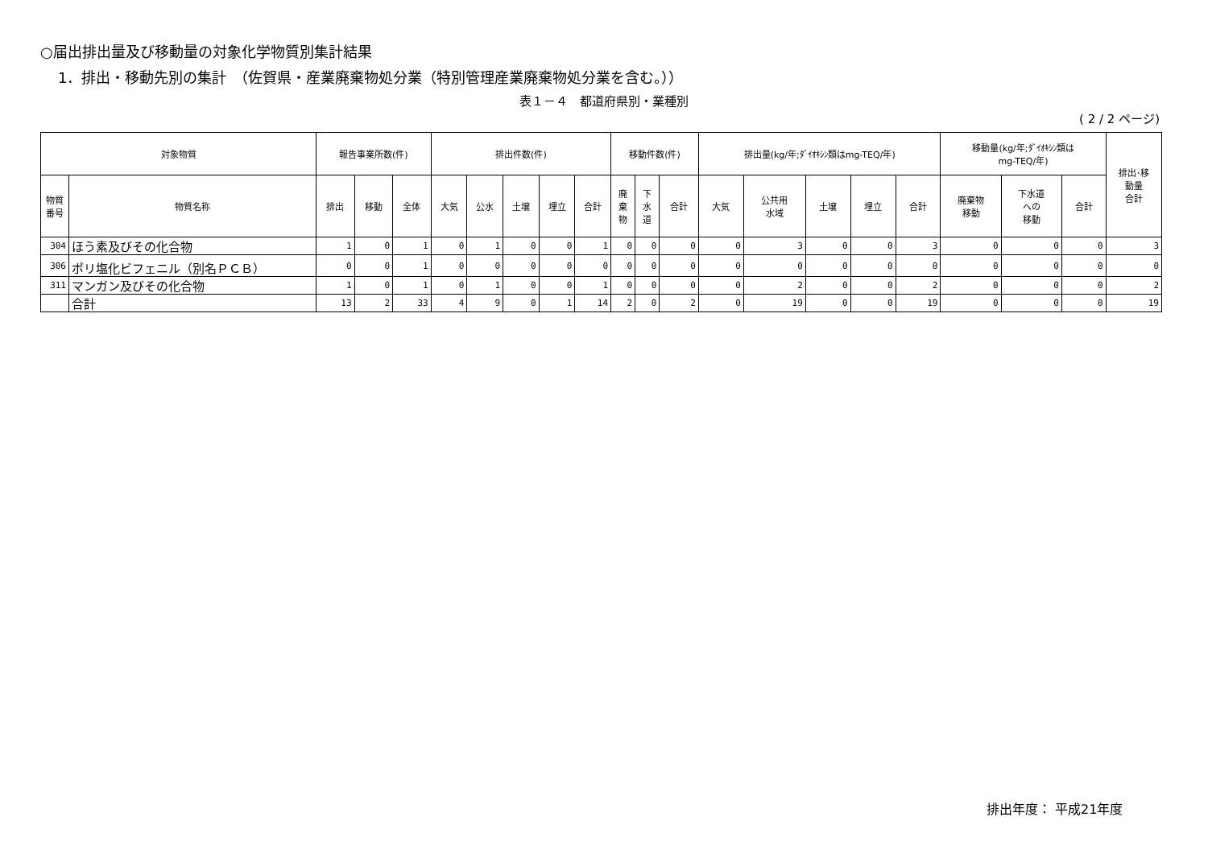○届出排出量及び移動量の対象化学物質別集計結果
1．排出・移動先別の集計　（佐賀県・産業廃棄物処分業（特別管理産業廃棄物処分業を含む。））
表１－４　都道府県別・業種別
( 2 / 2 ページ)
| 対象物質 | | 報告事業所数(件) | | | 排出件数(件) | | | | | 移動件数(件) | | | 排出量(kg/年;ﾀﾞｲｵｷｼﾝ類はmg-TEQ/年) | | | | | 移動量(kg/年;ﾀﾞｲｵｷｼﾝ類は mg-TEQ/年) | | | 排出･移 動量 合計 |
| --- | --- | --- | --- | --- | --- | --- | --- | --- | --- | --- | --- | --- | --- | --- | --- | --- | --- | --- | --- | --- | --- |
| 物質 番号 | 物質名称 | 排出 | 移動 | 全体 | 大気 | 公水 | 土壌 | 埋立 | 合計 | 廃 棄 物 | 下 水 道 | 合計 | 大気 | 公共用 水域 | 土壌 | 埋立 | 合計 | 廃棄物 移動 | 下水道 への 移動 | 合計 | |
| 304 | ほう素及びその化合物 | 1 | 0 | 1 | 0 | 1 | 0 | 0 | 1 | 0 | 0 | 0 | 0 | 3 | 0 | 0 | 3 | 0 | 0 | 0 | 3 |
| 306 | ポリ塩化ビフェニル（別名ＰＣＢ） | 0 | 0 | 1 | 0 | 0 | 0 | 0 | 0 | 0 | 0 | 0 | 0 | 0 | 0 | 0 | 0 | 0 | 0 | 0 | 0 |
| 311 | マンガン及びその化合物 | 1 | 0 | 1 | 0 | 1 | 0 | 0 | 1 | 0 | 0 | 0 | 0 | 2 | 0 | 0 | 2 | 0 | 0 | 0 | 2 |
| | 合計 | 13 | 2 | 33 | 4 | 9 | 0 | 1 | 14 | 2 | 0 | 2 | 0 | 19 | 0 | 0 | 19 | 0 | 0 | 0 | 19 |
排出年度： 平成21年度